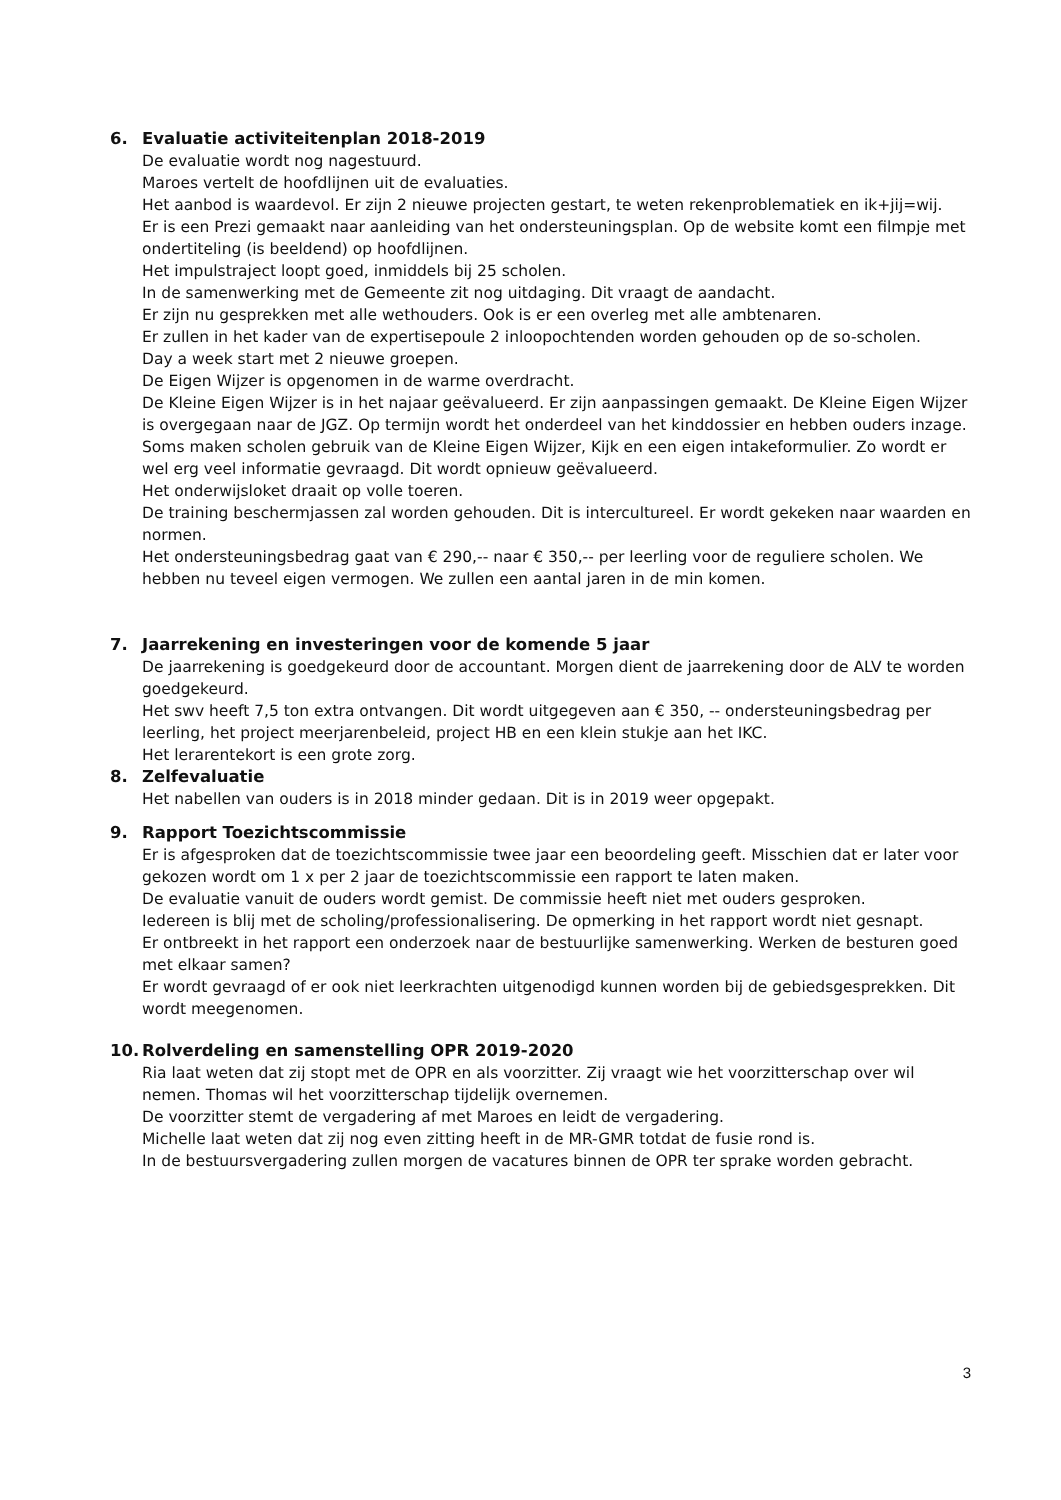6. Evaluatie activiteitenplan 2018-2019
De evaluatie wordt nog nagestuurd.
Maroes vertelt de hoofdlijnen uit de evaluaties.
Het aanbod is waardevol. Er zijn 2 nieuwe projecten gestart, te weten rekenproblematiek en ik+jij=wij.
Er is een Prezi gemaakt naar aanleiding van het ondersteuningsplan. Op de website komt een filmpje met ondertiteling (is beeldend) op hoofdlijnen.
Het impulstraject loopt goed, inmiddels bij 25 scholen.
In de samenwerking met de Gemeente zit nog uitdaging. Dit vraagt de aandacht.
Er zijn nu gesprekken met alle wethouders. Ook is er een overleg met alle ambtenaren.
Er zullen in het kader van de expertisepoule 2 inloopochtenden worden gehouden op de so-scholen.
Day a week start met 2 nieuwe groepen.
De Eigen Wijzer is opgenomen in de warme overdracht.
De Kleine Eigen Wijzer is in het najaar geëvalueerd. Er zijn aanpassingen gemaakt. De Kleine Eigen Wijzer is overgegaan naar de JGZ. Op termijn wordt het onderdeel van het kinddossier en hebben ouders inzage.
Soms maken scholen gebruik van de Kleine Eigen Wijzer, Kijk en een eigen intakeformulier. Zo wordt er wel erg veel informatie gevraagd. Dit wordt opnieuw geëvalueerd.
Het onderwijsloket draait op volle toeren.
De training beschermjassen zal worden gehouden. Dit is intercultureel. Er wordt gekeken naar waarden en normen.
Het ondersteuningsbedrag gaat van € 290,-- naar € 350,-- per leerling voor de reguliere scholen. We hebben nu teveel eigen vermogen. We zullen een aantal jaren in de min komen.
7. Jaarrekening en investeringen voor de komende 5 jaar
De jaarrekening is goedgekeurd door de accountant. Morgen dient de jaarrekening door de ALV te worden goedgekeurd.
Het swv heeft 7,5 ton extra ontvangen. Dit wordt uitgegeven aan € 350, -- ondersteuningsbedrag per leerling, het project meerjarenbeleid, project HB en een klein stukje aan het IKC.
Het lerarentekort is een grote zorg.
8. Zelfevaluatie
Het nabellen van ouders is in 2018 minder gedaan. Dit is in 2019 weer opgepakt.
9. Rapport Toezichtscommissie
Er is afgesproken dat de toezichtscommissie twee jaar een beoordeling geeft. Misschien dat er later voor gekozen wordt om 1 x per 2 jaar de toezichtscommissie een rapport te laten maken.
De evaluatie vanuit de ouders wordt gemist. De commissie heeft niet met ouders gesproken.
Iedereen is blij met de scholing/professionalisering. De opmerking in het rapport wordt niet gesnapt.
Er ontbreekt in het rapport een onderzoek naar de bestuurlijke samenwerking. Werken de besturen goed met elkaar samen?
Er wordt gevraagd of er ook niet leerkrachten uitgenodigd kunnen worden bij de gebiedsgesprekken. Dit wordt meegenomen.
10. Rolverdeling en samenstelling OPR 2019-2020
Ria laat weten dat zij stopt met de OPR en als voorzitter. Zij vraagt wie het voorzitterschap over wil nemen. Thomas wil het voorzitterschap tijdelijk overnemen.
De voorzitter stemt de vergadering af met Maroes en leidt de vergadering.
Michelle laat weten dat zij nog even zitting heeft in de MR-GMR totdat de fusie rond is.
In de bestuursvergadering zullen morgen de vacatures binnen de OPR ter sprake worden gebracht.
3